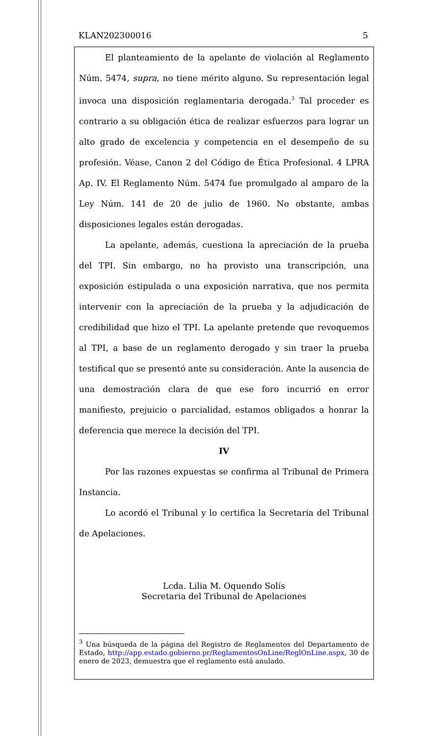KLAN202300016 5
El planteamiento de la apelante de violación al Reglamento Núm. 5474, supra, no tiene mérito alguno. Su representación legal invoca una disposición reglamentaria derogada.<sup>3</sup> Tal proceder es contrario a su obligación ética de realizar esfuerzos para lograr un alto grado de excelencia y competencia en el desempeño de su profesión. Véase, Canon 2 del Código de Ética Profesional. 4 LPRA Ap. IV. El Reglamento Núm. 5474 fue promulgado al amparo de la Ley Núm. 141 de 20 de julio de 1960. No obstante, ambas disposiciones legales están derogadas.
La apelante, además, cuestiona la apreciación de la prueba del TPI. Sin embargo, no ha provisto una transcripción, una exposición estipulada o una exposición narrativa, que nos permita intervenir con la apreciación de la prueba y la adjudicación de credibilidad que hizo el TPI. La apelante pretende que revoquemos al TPI, a base de un reglamento derogado y sin traer la prueba testifical que se presentó ante su consideración. Ante la ausencia de una demostración clara de que ese foro incurrió en error manifiesto, prejuicio o parcialidad, estamos obligados a honrar la deferencia que merece la decisión del TPI.
IV
Por las razones expuestas se confirma al Tribunal de Primera Instancia.
Lo acordó el Tribunal y lo certifica la Secretaria del Tribunal de Apelaciones.
Lcda. Lilia M. Oquendo Solís
Secretaria del Tribunal de Apelaciones
<sup>3</sup> Una búsqueda de la página del Registro de Reglamentos del Departamento de Estado, http://app.estado.gobierno.pr/ReglamentosOnLine/ReglOnLine.aspx, 30 de enero de 2023, demuestra que el reglamento está anulado.